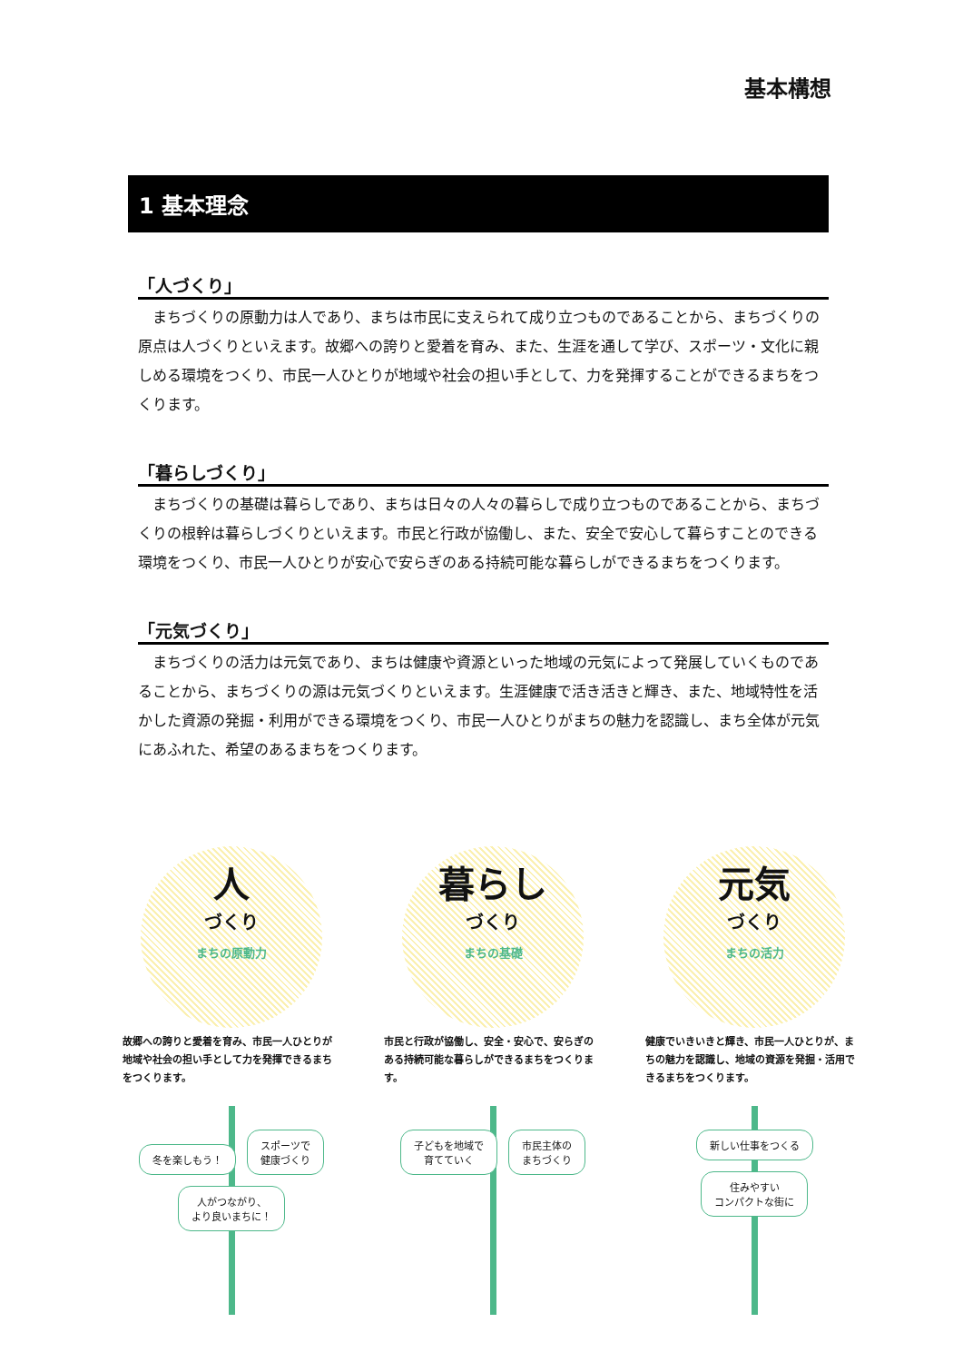基本構想
1 基本理念
「人づくり」
まちづくりの原動力は人であり、まちは市民に支えられて成り立つものであることから、まちづくりの原点は人づくりといえます。故郷への誇りと愛着を育み、また、生涯を通して学び、スポーツ・文化に親しめる環境をつくり、市民一人ひとりが地域や社会の担い手として、力を発揮することができるまちをつくります。
「暮らしづくり」
まちづくりの基礎は暮らしであり、まちは日々の人々の暮らしで成り立つものであることから、まちづくりの根幹は暮らしづくりといえます。市民と行政が協働し、また、安全で安心して暮らすことのできる環境をつくり、市民一人ひとりが安心で安らぎのある持続可能な暮らしができるまちをつくります。
「元気づくり」
まちづくりの活力は元気であり、まちは健康や資源といった地域の元気によって発展していくものであることから、まちづくりの源は元気づくりといえます。生涯健康で活き活きと輝き、また、地域特性を活かした資源の発掘・利用ができる環境をつくり、市民一人ひとりがまちの魅力を認識し、まち全体が元気にあふれた、希望のあるまちをつくります。
人
づくり
まちの原動力
故郷への誇りと愛着を育み、市民一人ひとりが地域や社会の担い手として力を発揮できるまちをつくります。
冬を楽しもう！ スポーツで
健康づくり 人がつながり、
より良いまちに！
暮らし
づくり
まちの基礎
市民と行政が協働し、安全・安心で、安らぎのある持続可能な暮らしができるまちをつくります。
子どもを地域で
育てていく 市民主体の
まちづくり
元気
づくり
まちの活力
健康でいきいきと輝き、市民一人ひとりが、まちの魅力を認識し、地域の資源を発掘・活用できるまちをつくります。
新しい仕事をつくる 住みやすい
コンパクトな街に